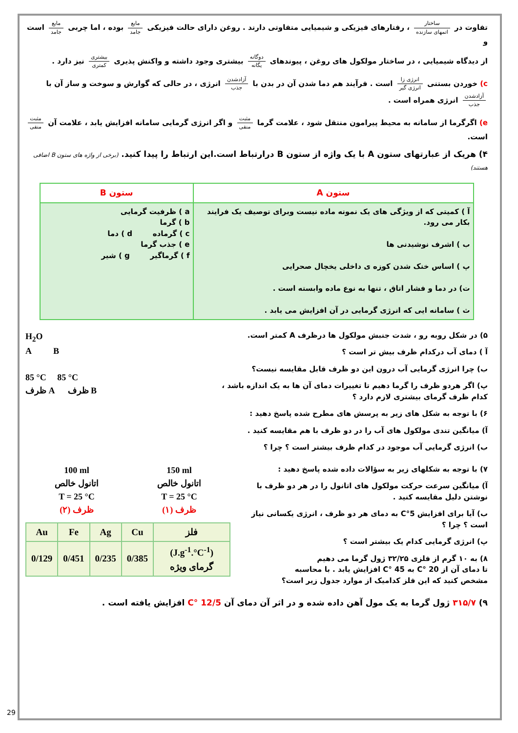تفاوت در ساختار اتمهای سازنده ، رفتارهای فیزیکی و شیمیایی متفاوتی دارند . روغن دارای حالت فیزیکی مایع جامد بوده ، اما چربی مایع جامد است و
از دیدگاه شیمیایی ، در ساختار مولکول های روغن ، پیوندهای دوگانه یگانه بیشتری وجود داشته و واکنش پذیری بیشتری کمتری نیز دارد .
c) خوردن بستنی انرژی زا انرژی گیر است . فرآیند هم دما شدن آن در بدن با آزادشدن جذب انرژی ، در حالی که گوارش و سوخت و ساز آن با آزادشدن جذب انرژی همراه است .
e) اگرگرما از سامانه به محیط پیرامون منتقل شود ، علامت گرما مثبت منفی و اگر انرژی گرمایی سامانه افزایش یابد ، علامت آن مثبت منفی است.
۴) هریک از عبارتهای ستون A با یک واژه از ستون B درارتباط است.این ارتباط را پیدا کنید. (برخی از واژه های ستون B اضافی هستند)
| ستون A | ستون B |
| --- | --- |
| آ ) کمیتی که از ویژگی های یک نمونه ماده نیست وبرای توصیف یک فرایند بکار می رود. ب ) اشرف نوشیدنی ها پ ) اساس خنک شدن کوزه ی داخلی یخچال صحرایی ت) در دما و فشار اتاق ، تنها به نوع ماده وابسته است . ث ) سامانه ایی که انرژی گرمایی در آن افزایش می یابد . | a ) ظرفیت گرمایی b ) گرما c ) گرماده d ) دما e ) جذب گرما f ) گرماگیر g ) شیر |
۵) در شکل روبه رو ، شدت جنبش مولکول ها درظرف A کمتر است.
آ ) دمای آب درکدام ظرف بیش تر است ؟
ب) چرا انرژی گرمایی آب درون این دو ظرف قابل مقایسه نیست؟
پ) اگر هردو ظرف را گرما دهیم تا تغییرات دمای آن ها به یک اندازه باشد ، کدام ظرف گرمای بیشتری لازم دارد ؟
۶) با توجه به شکل های زیر به پرسش های مطرح شده پاسخ دهید :
آ) میانگین تندی مولکول های آب را در دو ظرف با هم مقایسه کنید .
ب) انرژی گرمایی آب موجود در کدام ظرف بیشتر است ؟ چرا ؟
H<sub>2</sub>O
A B
85 °C 85 °C
ظرف A ظرف B
۷) با توجه به شکلهای زیر به سؤالات داده شده پاسخ دهید :
آ) میانگین سرعت حرکت مولکول های اتانول را در هر دو ظرف با نوشتن دلیل مقایسه کنید .
ب) آیا برای افزایش 5°C به دمای هر دو ظرف ، انرژی یکسانی نیاز است ؟ چرا ؟
پ) انرژی گرمایی کدام یک بیشتر است ؟
۸) به ۱۰ گرم از فلزی ۳۲/۲۵ ژول گرما می دهیم
تا دمای آن از 20 °C به 45 °C افزایش یابد . با محاسبه
مشخص کنید که این فلز کدامیک از موارد جدول زیر است؟
100 ml
اتانول خالص
T = 25 °C
ظرف (۲)
150 ml
اتانول خالص
T = 25 °C
ظرف (۱)
| Au | Fe | Ag | Cu | فلز |
| --- | --- | --- | --- | --- |
| 0/129 | 0/451 | 0/235 | 0/385 | (J.g<sup>-1</sup>.°C<sup>-1</sup>) گرمای ویژه |
۹) ۳۱۵/۷ ژول گرما به یک مول آهن داده شده و در اثر آن دمای آن 12/5 °C افزایش یافته است .
29